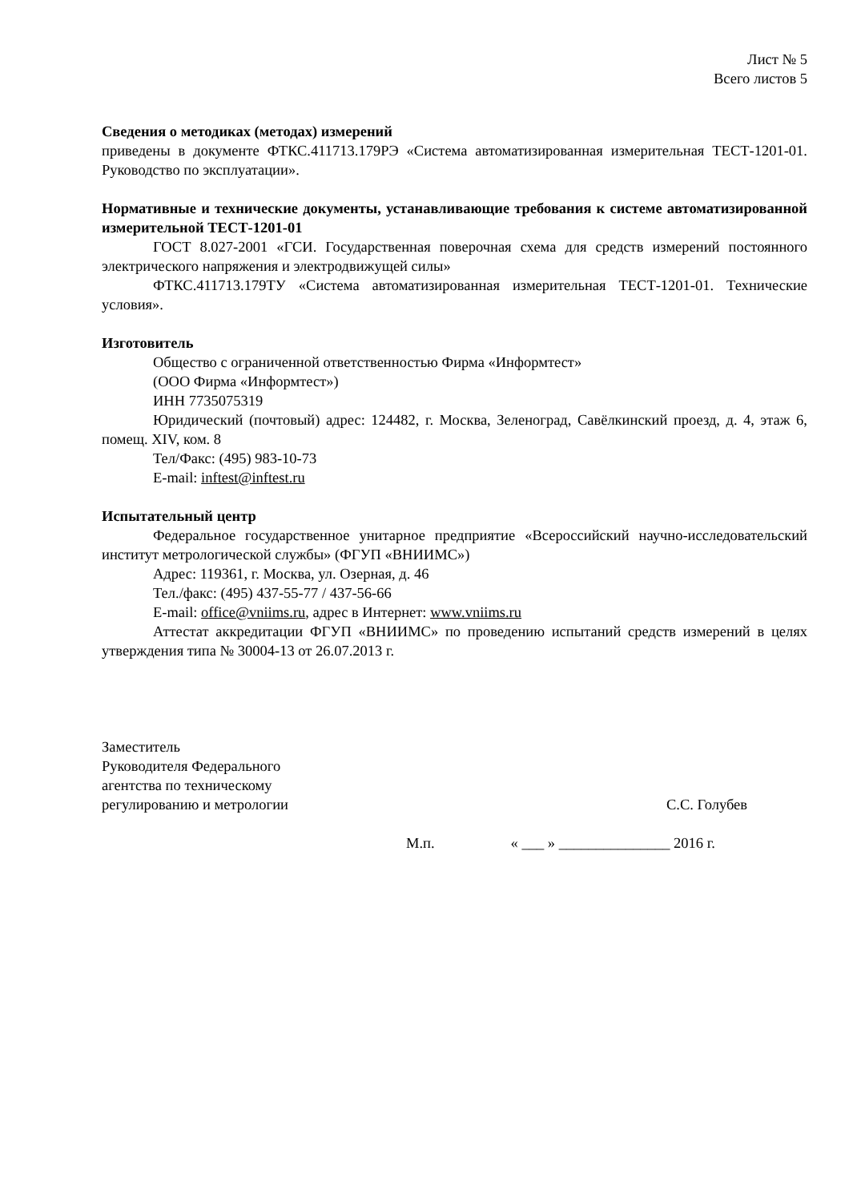Лист № 5
Всего листов 5
Сведения о методиках (методах) измерений
приведены в документе ФТКС.411713.179РЭ «Система автоматизированная измерительная ТЕСТ-1201-01. Руководство по эксплуатации».
Нормативные и технические документы, устанавливающие требования к системе автоматизированной измерительной ТЕСТ-1201-01
ГОСТ 8.027-2001 «ГСИ. Государственная поверочная схема для средств измерений постоянного электрического напряжения и электродвижущей силы»
ФТКС.411713.179ТУ «Система автоматизированная измерительная ТЕСТ-1201-01. Технические условия».
Изготовитель
Общество с ограниченной ответственностью Фирма «Информтест»
(ООО Фирма «Информтест»)
ИНН 7735075319
Юридический (почтовый) адрес: 124482, г. Москва, Зеленоград, Савёлкинский проезд, д. 4, этаж 6, помещ. XIV, ком. 8
Тел/Факс: (495) 983-10-73
E-mail: inftest@inftest.ru
Испытательный центр
Федеральное государственное унитарное предприятие «Всероссийский научно-исследовательский институт метрологической службы» (ФГУП «ВНИИМС»)
Адрес: 119361, г. Москва, ул. Озерная, д. 46
Тел./факс: (495) 437-55-77 / 437-56-66
E-mail: office@vniims.ru, адрес в Интернет: www.vniims.ru
Аттестат аккредитации ФГУП «ВНИИМС» по проведению испытаний средств измерений в целях утверждения типа № 30004-13 от 26.07.2013 г.
Заместитель
Руководителя Федерального
агентства по техническому
регулированию и метрологии
С.С. Голубев
М.п. « ___ » _______________ 2016 г.